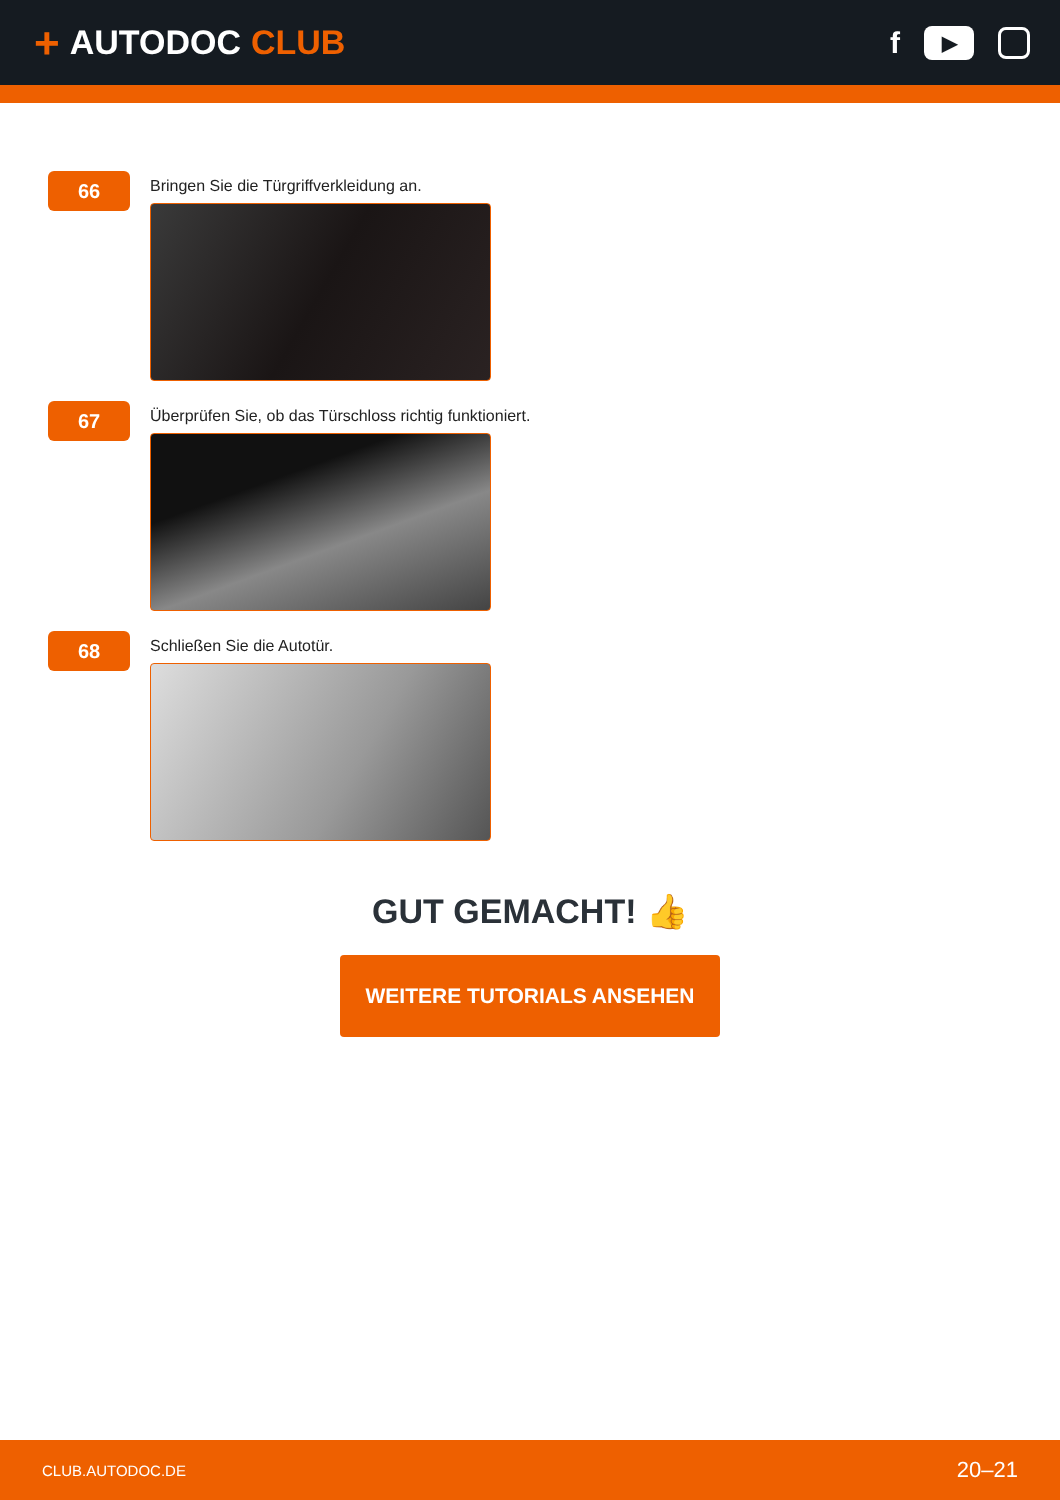+ AUTODOC CLUB
f
▶
66
Bringen Sie die Türgriffverkleidung an.
67
Überprüfen Sie, ob das Türschloss richtig funktioniert.
68
Schließen Sie die Autotür.
GUT GEMACHT! 👍
WEITERE TUTORIALS ANSEHEN
CLUB.AUTODOC.DE 20–21